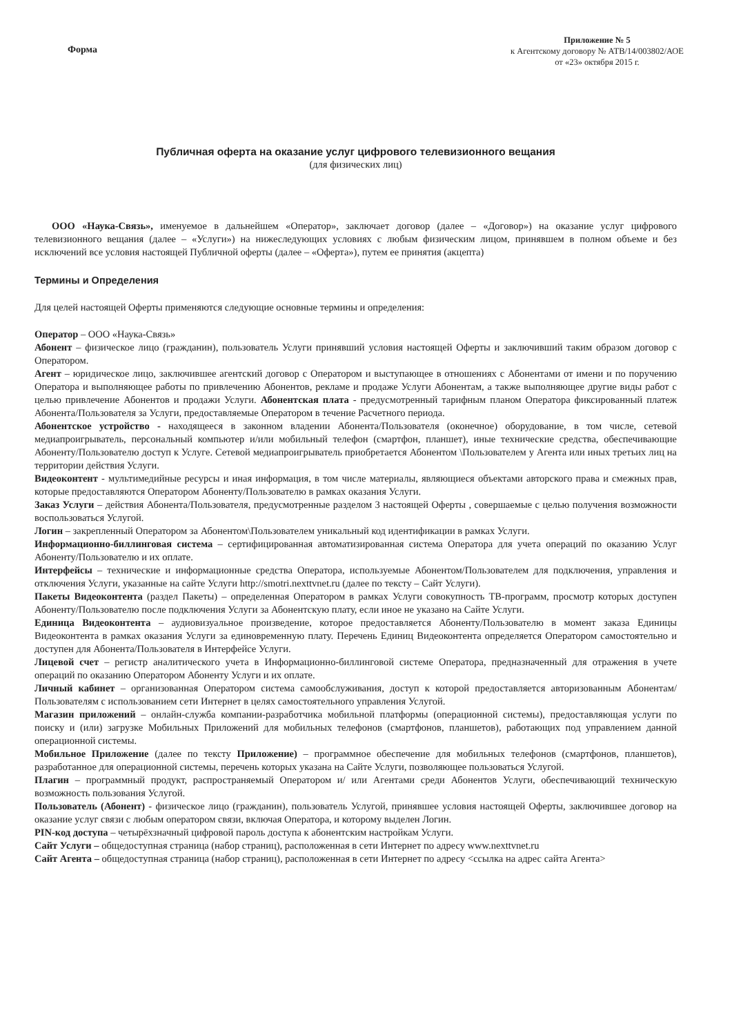Форма
Приложение № 5
к Агентскому договору № АТВ/14/003802/АОЕ
от «23» октября 2015 г.
Публичная оферта на оказание услуг цифрового телевизионного вещания
(для физических лиц)
ООО «Наука-Связь», именуемое в дальнейшем «Оператор», заключает договор (далее – «Договор») на оказание услуг цифрового телевизионного вещания (далее – «Услуги») на нижеследующих условиях с любым физическим лицом, принявшем в полном объеме и без исключений все условия настоящей Публичной оферты (далее – «Оферта»), путем ее принятия (акцепта)
Термины и Определения
Для целей настоящей Оферты применяются следующие основные термины и определения:
Оператор – ООО «Наука-Связь»
Абонент – физическое лицо (гражданин), пользователь Услуги принявший условия настоящей Оферты и заключивший таким образом договор с Оператором.
Агент – юридическое лицо, заключившее агентский договор с Оператором и выступающее в отношениях с Абонентами от имени и по поручению Оператора и выполняющее работы по привлечению Абонентов, рекламе и продаже Услуги Абонентам, а также выполняющее другие виды работ с целью привлечение Абонентов и продажи Услуги. Абонентская плата - предусмотренный тарифным планом Оператора фиксированный платеж Абонента/Пользователя за Услуги, предоставляемые Оператором в течение Расчетного периода.
Абонентское устройство - находящееся в законном владении Абонента/Пользователя (оконечное) оборудование, в том числе, сетевой медиапроигрыватель, персональный компьютер и/или мобильный телефон (смартфон, планшет), иные технические средства, обеспечивающие Абоненту/Пользователю доступ к Услуге. Сетевой медиапроигрыватель приобретается Абонентом \Пользователем у Агента или иных третьих лиц на территории действия Услуги.
Видеоконтент - мультимедийные ресурсы и иная информация, в том числе материалы, являющиеся объектами авторского права и смежных прав, которые предоставляются Оператором Абоненту/Пользователю в рамках оказания Услуги.
Заказ Услуги – действия Абонента/Пользователя, предусмотренные разделом 3 настоящей Оферты , совершаемые с целью получения возможности воспользоваться Услугой.
Логин – закрепленный Оператором за Абонентом\Пользователем уникальный код идентификации в рамках Услуги.
Информационно-биллинговая система – сертифицированная автоматизированная система Оператора для учета операций по оказанию Услуг Абоненту/Пользователю и их оплате.
Интерфейсы – технические и информационные средства Оператора, используемые Абонентом/Пользователем для подключения, управления и отключения Услуги, указанные на сайте Услуги http://smotri.nexttvnet.ru (далее по тексту – Сайт Услуги).
Пакеты Видеоконтента (раздел Пакеты) – определенная Оператором в рамках Услуги совокупность ТВ-программ, просмотр которых доступен Абоненту/Пользователю после подключения Услуги за Абонентскую плату, если иное не указано на Сайте Услуги.
Единица Видеоконтента – аудиовизуальное произведение, которое предоставляется Абоненту/Пользователю в момент заказа Единицы Видеоконтента в рамках оказания Услуги за единовременную плату. Перечень Единиц Видеоконтента определяется Оператором самостоятельно и доступен для Абонента/Пользователя в Интерфейсе Услуги.
Лицевой счет – регистр аналитического учета в Информационно-биллинговой системе Оператора, предназначенный для отражения в учете операций по оказанию Оператором Абоненту Услуги и их оплате.
Личный кабинет – организованная Оператором система самообслуживания, доступ к которой предоставляется авторизованным Абонентам/Пользователям с использованием сети Интернет в целях самостоятельного управления Услугой.
Магазин приложений – онлайн-служба компании-разработчика мобильной платформы (операционной системы), предоставляющая услуги по поиску и (или) загрузке Мобильных Приложений для мобильных телефонов (смартфонов, планшетов), работающих под управлением данной операционной системы.
Мобильное Приложение (далее по тексту Приложение) – программное обеспечение для мобильных телефонов (смартфонов, планшетов), разработанное для операционной системы, перечень которых указана на Сайте Услуги, позволяющее пользоваться Услугой.
Плагин – программный продукт, распространяемый Оператором и/ или Агентами среди Абонентов Услуги, обеспечивающий техническую возможность пользования Услугой.
Пользователь (Абонент) - физическое лицо (гражданин), пользователь Услугой, принявшее условия настоящей Оферты, заключившее договор на оказание услуг связи с любым оператором связи, включая Оператора, и которому выделен Логин.
PIN-код доступа – четырёхзначный цифровой пароль доступа к абонентским настройкам Услуги.
Сайт Услуги – общедоступная страница (набор страниц), расположенная в сети Интернет по адресу www.nexttvnet.ru
Сайт Агента – общедоступная страница (набор страниц), расположенная в сети Интернет по адресу <ссылка на адрес сайта Агента>